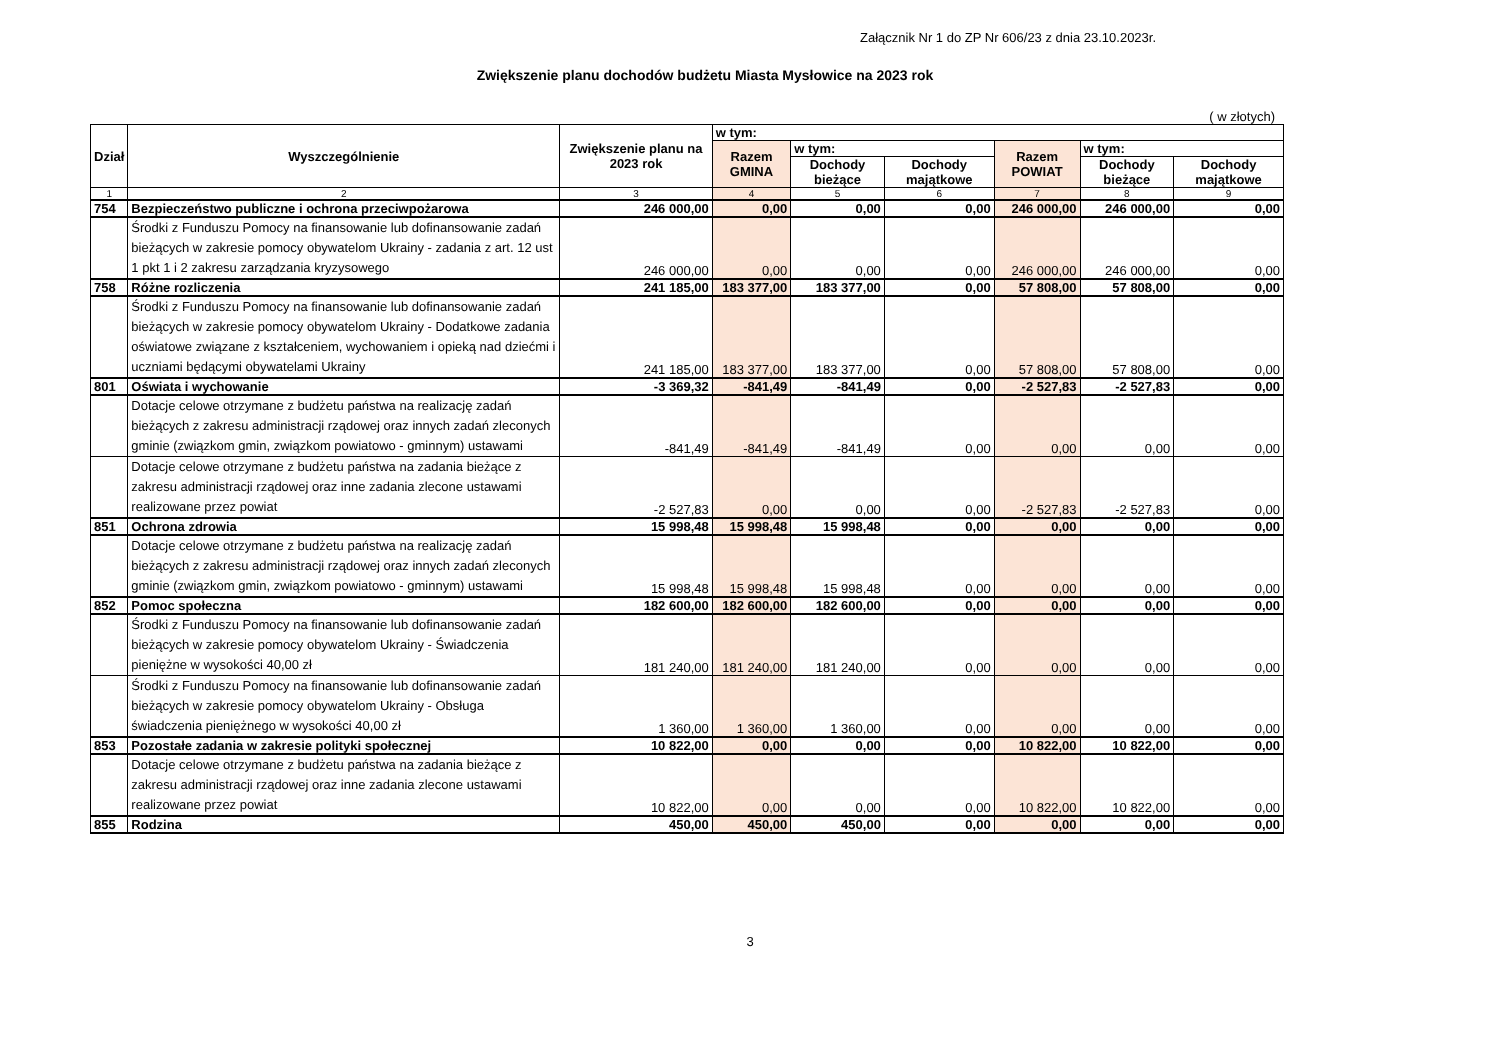Załącznik Nr 1 do ZP Nr 606/23 z dnia 23.10.2023r.
Zwiększenie planu dochodów budżetu Miasta Mysłowice na 2023 rok
( w złotych)
| Dział | Wyszczególnienie | Zwiększenie planu na 2023 rok | w tym: | | | | | |
| --- | --- | --- | --- | --- | --- | --- | --- | --- |
| | | | Razem GMINA | w tym: | | Razem POWIAT | w tym: | |
| | | | | Dochody bieżące | Dochody majątkowe | | Dochody bieżące | Dochody majątkowe |
| 1 | 2 | 3 | 4 | 5 | 6 | 7 | 8 | 9 |
| 754 | Bezpieczeństwo publiczne i ochrona przeciwpożarowa | 246 000,00 | 0,00 | 0,00 | 0,00 | 246 000,00 | 246 000,00 | 0,00 |
| | Środki z Funduszu Pomocy na finansowanie lub dofinansowanie zadań bieżących w zakresie pomocy obywatelom Ukrainy - zadania z art. 12 ust 1 pkt 1 i 2 zakresu zarządzania kryzysowego | 246 000,00 | 0,00 | 0,00 | 0,00 | 246 000,00 | 246 000,00 | 0,00 |
| 758 | Różne rozliczenia | 241 185,00 | 183 377,00 | 183 377,00 | 0,00 | 57 808,00 | 57 808,00 | 0,00 |
| | Środki z Funduszu Pomocy na finansowanie lub dofinansowanie zadań bieżących w zakresie pomocy obywatelom Ukrainy - Dodatkowe zadania oświatowe związane z kształceniem, wychowaniem i opieką nad dziećmi i uczniami będącymi obywatelami Ukrainy | 241 185,00 | 183 377,00 | 183 377,00 | 0,00 | 57 808,00 | 57 808,00 | 0,00 |
| 801 | Oświata i wychowanie | -3 369,32 | -841,49 | -841,49 | 0,00 | -2 527,83 | -2 527,83 | 0,00 |
| | Dotacje celowe otrzymane z budżetu państwa na realizację zadań bieżących z zakresu administracji rządowej oraz innych zadań zleconych gminie (związkom gmin, związkom powiatowo - gminnym) ustawami | -841,49 | -841,49 | -841,49 | 0,00 | 0,00 | 0,00 | 0,00 |
| | Dotacje celowe otrzymane z budżetu państwa na zadania bieżące z zakresu administracji rządowej oraz inne zadania zlecone ustawami realizowane przez powiat | -2 527,83 | 0,00 | 0,00 | 0,00 | -2 527,83 | -2 527,83 | 0,00 |
| 851 | Ochrona zdrowia | 15 998,48 | 15 998,48 | 15 998,48 | 0,00 | 0,00 | 0,00 | 0,00 |
| | Dotacje celowe otrzymane z budżetu państwa na realizację zadań bieżących z zakresu administracji rządowej oraz innych zadań zleconych gminie (związkom gmin, związkom powiatowo - gminnym) ustawami | 15 998,48 | 15 998,48 | 15 998,48 | 0,00 | 0,00 | 0,00 | 0,00 |
| 852 | Pomoc społeczna | 182 600,00 | 182 600,00 | 182 600,00 | 0,00 | 0,00 | 0,00 | 0,00 |
| | Środki z Funduszu Pomocy na finansowanie lub dofinansowanie zadań bieżących w zakresie pomocy obywatelom Ukrainy - Świadczenia pieniężne w wysokości 40,00 zł | 181 240,00 | 181 240,00 | 181 240,00 | 0,00 | 0,00 | 0,00 | 0,00 |
| | Środki z Funduszu Pomocy na finansowanie lub dofinansowanie zadań bieżących w zakresie pomocy obywatelom Ukrainy - Obsługa świadczenia pieniężnego w wysokości 40,00 zł | 1 360,00 | 1 360,00 | 1 360,00 | 0,00 | 0,00 | 0,00 | 0,00 |
| 853 | Pozostałe zadania w zakresie polityki społecznej | 10 822,00 | 0,00 | 0,00 | 0,00 | 10 822,00 | 10 822,00 | 0,00 |
| | Dotacje celowe otrzymane z budżetu państwa na zadania bieżące z zakresu administracji rządowej oraz inne zadania zlecone ustawami realizowane przez powiat | 10 822,00 | 0,00 | 0,00 | 0,00 | 10 822,00 | 10 822,00 | 0,00 |
| 855 | Rodzina | 450,00 | 450,00 | 450,00 | 0,00 | 0,00 | 0,00 | 0,00 |
3